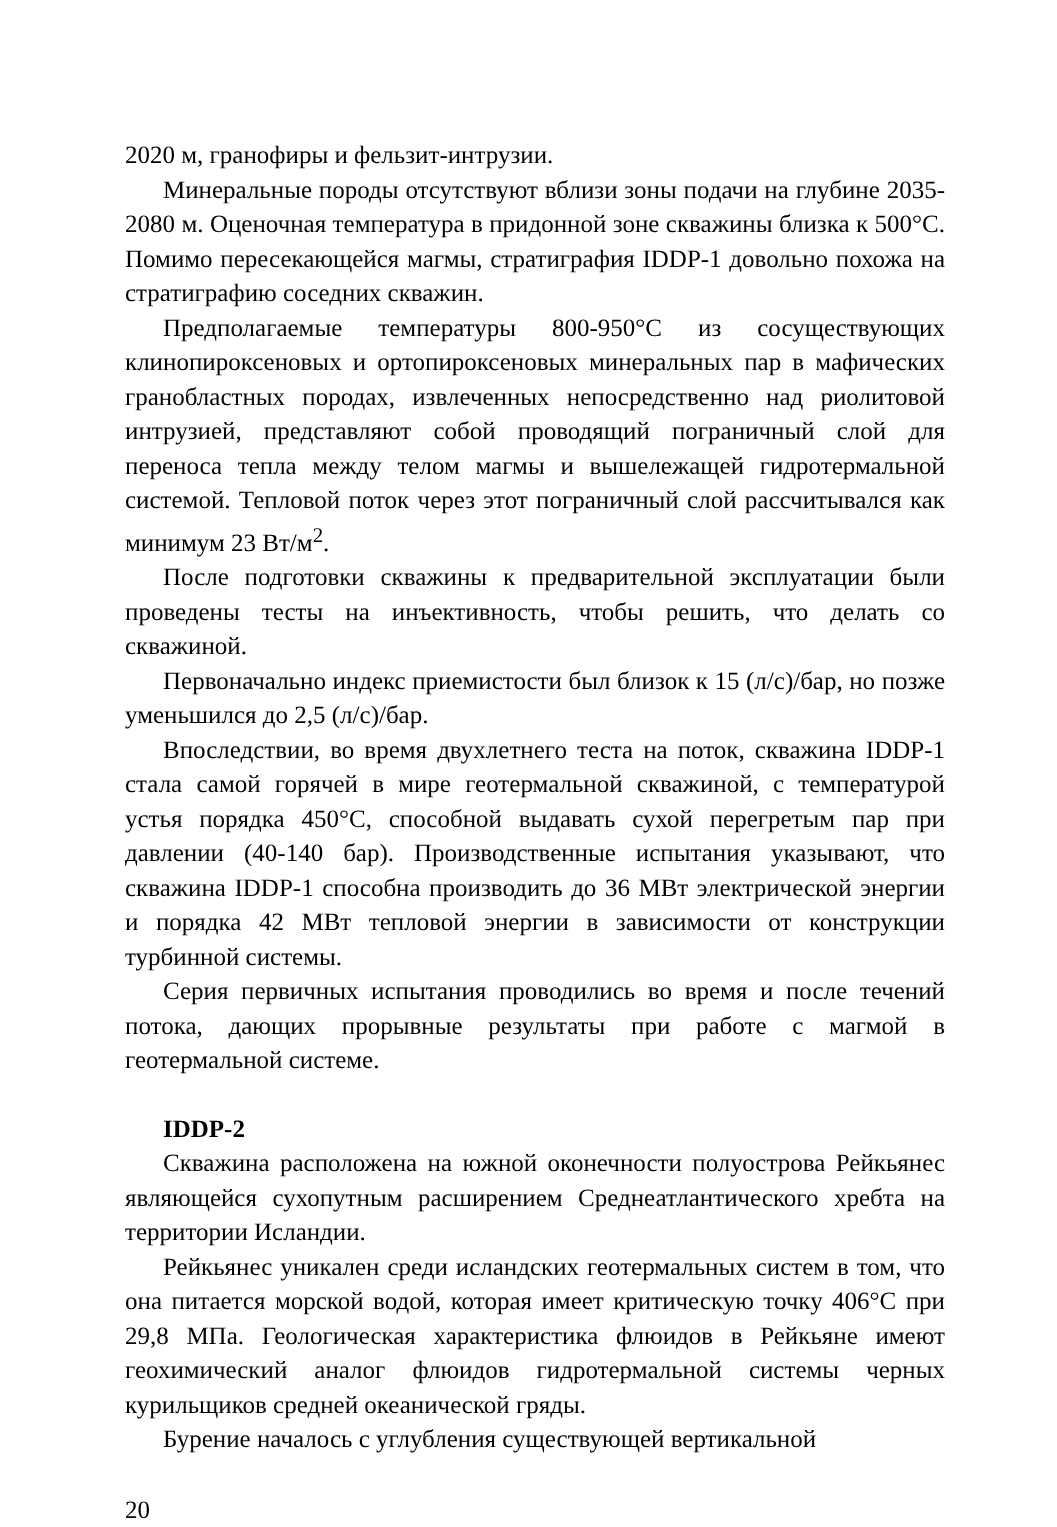2020 м, гранофиры и фельзит-интрузии.
Минеральные породы отсутствуют вблизи зоны подачи на глубине 2035-2080 м. Оценочная температура в придонной зоне скважины близка к 500°C. Помимо пересекающейся магмы, стратиграфия IDDP-1 довольно похожа на стратиграфию соседних скважин.
Предполагаемые температуры 800-950°C из сосуществующих клинопироксеновых и ортопироксеновых минеральных пар в мафических гранобластных породах, извлеченных непосредственно над риолитовой интрузией, представляют собой проводящий пограничный слой для переноса тепла между телом магмы и вышележащей гидротермальной системой. Тепловой поток через этот пограничный слой рассчитывался как минимум 23 Вт/м<sup>2</sup>.
После подготовки скважины к предварительной эксплуатации были проведены тесты на инъективность, чтобы решить, что делать со скважиной.
Первоначально индекс приемистости был близок к 15 (л/с)/бар, но позже уменьшился до 2,5 (л/с)/бар.
Впоследствии, во время двухлетнего теста на поток, скважина IDDP-1 стала самой горячей в мире геотермальной скважиной, с температурой устья порядка 450°C, способной выдавать сухой перегретым пар при давлении (40-140 бар). Производственные испытания указывают, что скважина IDDP-1 способна производить до 36 МВт электрической энергии и порядка 42 МВт тепловой энергии в зависимости от конструкции турбинной системы.
Серия первичных испытания проводились во время и после течений потока, дающих прорывные результаты при работе с магмой в геотермальной системе.
IDDP-2
Скважина расположена на южной оконечности полуострова Рейкьянес являющейся сухопутным расширением Среднеатлантического хребта на территории Исландии.
Рейкьянес уникален среди исландских геотермальных систем в том, что она питается морской водой, которая имеет критическую точку 406°C при 29,8 МПа. Геологическая характеристика флюидов в Рейкьяне имеют геохимический аналог флюидов гидротермальной системы черных курильщиков средней океанической гряды.
Бурение началось с углубления существующей вертикальной
20